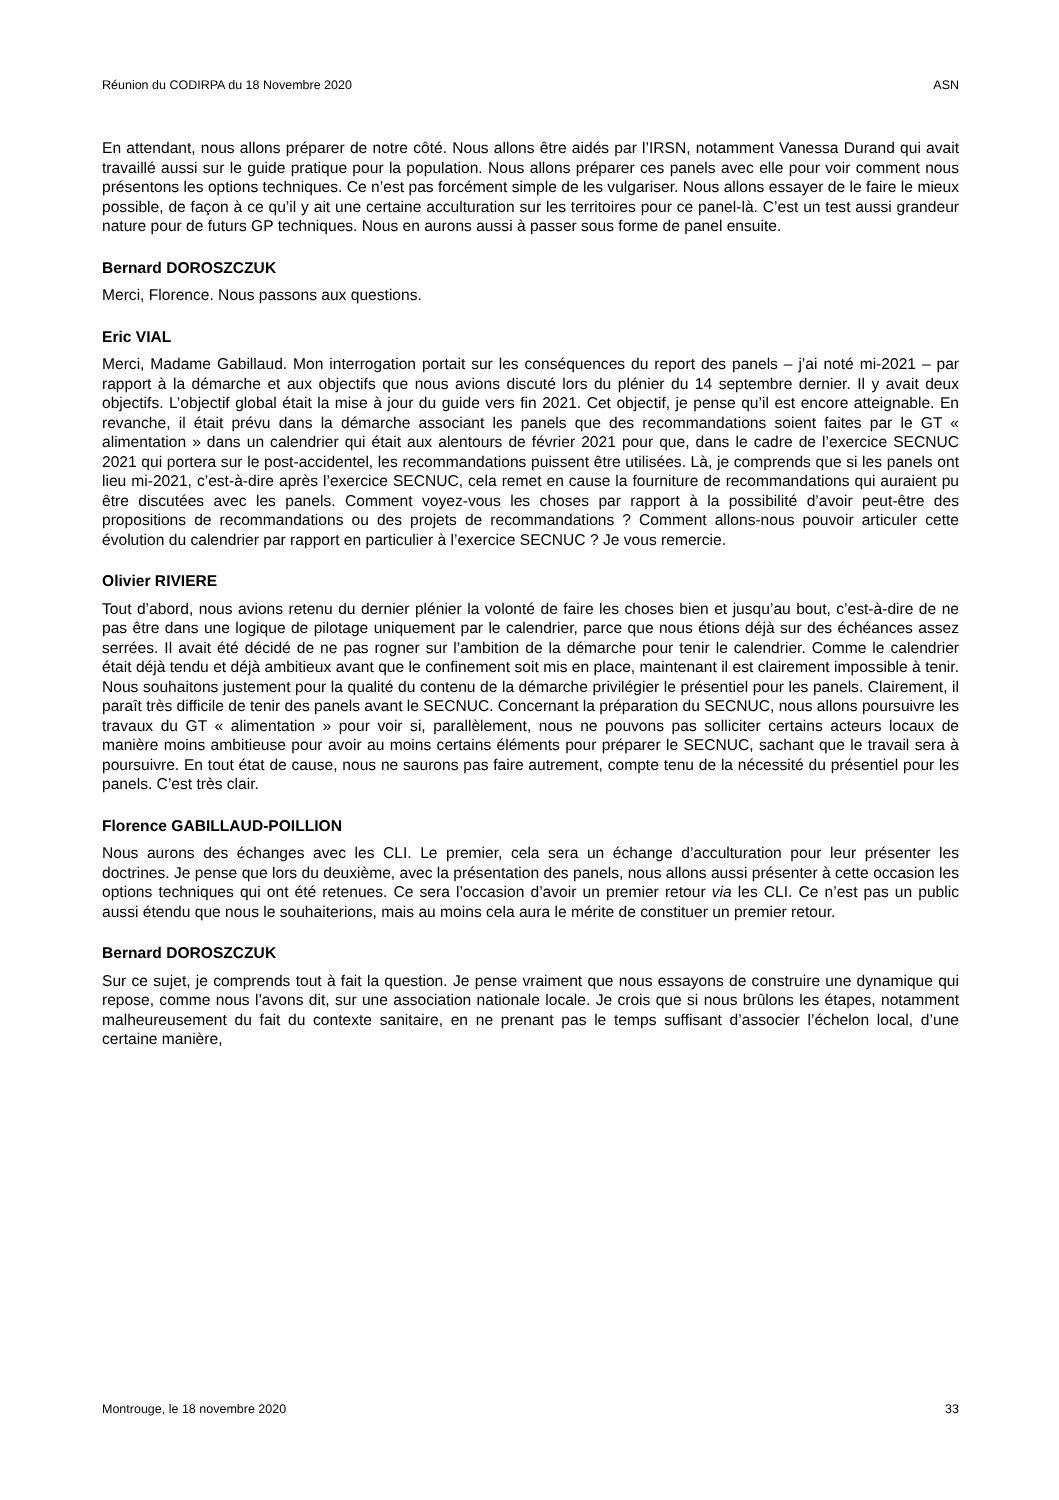Réunion du CODIRPA du 18 Novembre 2020 ASN
En attendant, nous allons préparer de notre côté. Nous allons être aidés par l’IRSN, notamment Vanessa Durand qui avait travaillé aussi sur le guide pratique pour la population. Nous allons préparer ces panels avec elle pour voir comment nous présentons les options techniques. Ce n’est pas forcément simple de les vulgariser. Nous allons essayer de le faire le mieux possible, de façon à ce qu’il y ait une certaine acculturation sur les territoires pour ce panel-là. C’est un test aussi grandeur nature pour de futurs GP techniques. Nous en aurons aussi à passer sous forme de panel ensuite.
Bernard DOROSZCZUK
Merci, Florence. Nous passons aux questions.
Eric VIAL
Merci, Madame Gabillaud. Mon interrogation portait sur les conséquences du report des panels – j’ai noté mi-2021 – par rapport à la démarche et aux objectifs que nous avions discuté lors du plénier du 14 septembre dernier. Il y avait deux objectifs. L’objectif global était la mise à jour du guide vers fin 2021. Cet objectif, je pense qu’il est encore atteignable. En revanche, il était prévu dans la démarche associant les panels que des recommandations soient faites par le GT « alimentation » dans un calendrier qui était aux alentours de février 2021 pour que, dans le cadre de l’exercice SECNUC 2021 qui portera sur le post-accidentel, les recommandations puissent être utilisées. Là, je comprends que si les panels ont lieu mi-2021, c’est-à-dire après l’exercice SECNUC, cela remet en cause la fourniture de recommandations qui auraient pu être discutées avec les panels. Comment voyez-vous les choses par rapport à la possibilité d’avoir peut-être des propositions de recommandations ou des projets de recommandations ? Comment allons-nous pouvoir articuler cette évolution du calendrier par rapport en particulier à l’exercice SECNUC ? Je vous remercie.
Olivier RIVIERE
Tout d’abord, nous avions retenu du dernier plénier la volonté de faire les choses bien et jusqu’au bout, c’est-à-dire de ne pas être dans une logique de pilotage uniquement par le calendrier, parce que nous étions déjà sur des échéances assez serrées. Il avait été décidé de ne pas rogner sur l’ambition de la démarche pour tenir le calendrier. Comme le calendrier était déjà tendu et déjà ambitieux avant que le confinement soit mis en place, maintenant il est clairement impossible à tenir. Nous souhaitons justement pour la qualité du contenu de la démarche privilégier le présentiel pour les panels. Clairement, il paraît très difficile de tenir des panels avant le SECNUC. Concernant la préparation du SECNUC, nous allons poursuivre les travaux du GT « alimentation » pour voir si, parallèlement, nous ne pouvons pas solliciter certains acteurs locaux de manière moins ambitieuse pour avoir au moins certains éléments pour préparer le SECNUC, sachant que le travail sera à poursuivre. En tout état de cause, nous ne saurons pas faire autrement, compte tenu de la nécessité du présentiel pour les panels. C’est très clair.
Florence GABILLAUD-POILLION
Nous aurons des échanges avec les CLI. Le premier, cela sera un échange d’acculturation pour leur présenter les doctrines. Je pense que lors du deuxième, avec la présentation des panels, nous allons aussi présenter à cette occasion les options techniques qui ont été retenues. Ce sera l’occasion d’avoir un premier retour via les CLI. Ce n’est pas un public aussi étendu que nous le souhaiterions, mais au moins cela aura le mérite de constituer un premier retour.
Bernard DOROSZCZUK
Sur ce sujet, je comprends tout à fait la question. Je pense vraiment que nous essayons de construire une dynamique qui repose, comme nous l’avons dit, sur une association nationale locale. Je crois que si nous brûlons les étapes, notamment malheureusement du fait du contexte sanitaire, en ne prenant pas le temps suffisant d’associer l’échelon local, d’une certaine manière,
Montrouge, le 18 novembre 2020 33